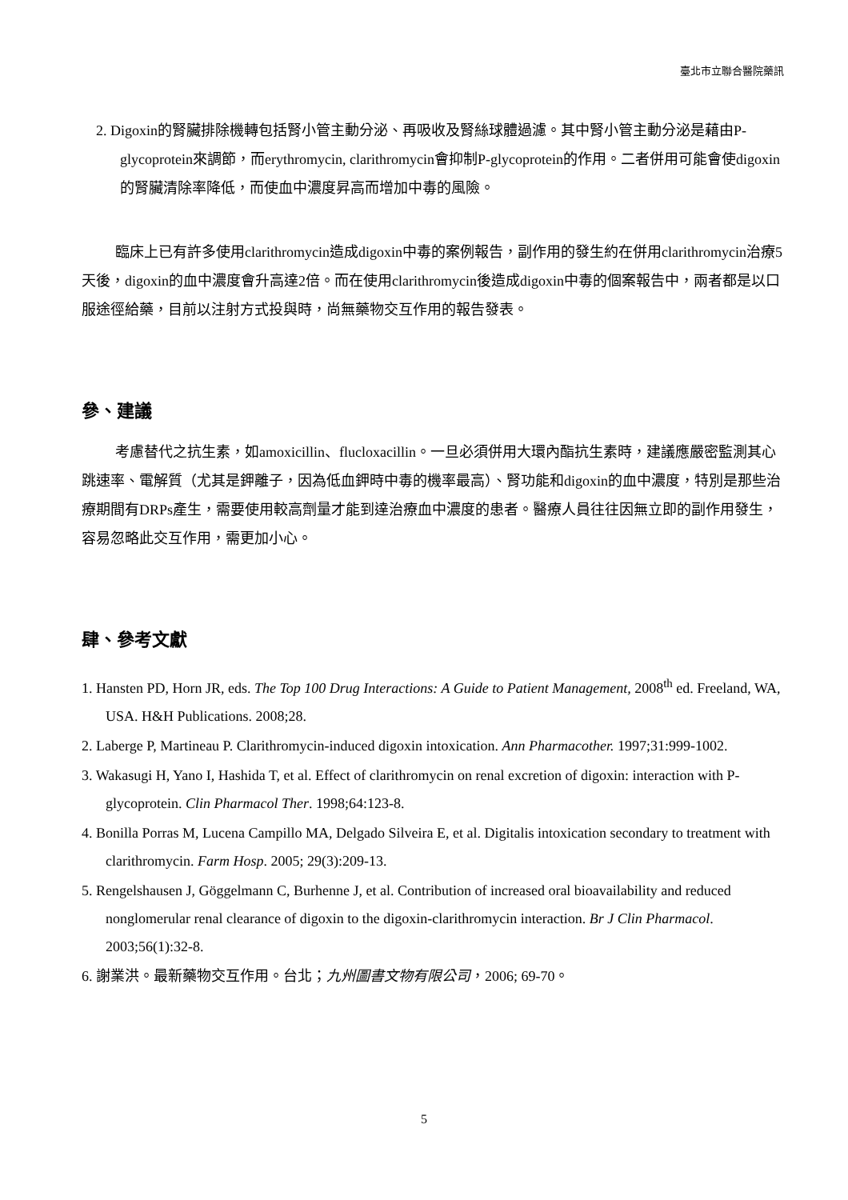臺北市立聯合醫院藥訊
2. Digoxin的腎臟排除機轉包括腎小管主動分泌、再吸收及腎絲球體過濾。其中腎小管主動分泌是藉由P-glycoprotein來調節，而erythromycin, clarithromycin會抑制P-glycoprotein的作用。二者併用可能會使digoxin的腎臟清除率降低，而使血中濃度昇高而增加中毒的風險。
臨床上已有許多使用clarithromycin造成digoxin中毒的案例報告，副作用的發生約在併用clarithromycin治療5天後，digoxin的血中濃度會升高達2倍。而在使用clarithromycin後造成digoxin中毒的個案報告中，兩者都是以口服途徑給藥，目前以注射方式投與時，尚無藥物交互作用的報告發表。
參、建議
考慮替代之抗生素，如amoxicillin、flucloxacillin。一旦必須併用大環內酯抗生素時，建議應嚴密監測其心跳速率、電解質（尤其是鉀離子，因為低血鉀時中毒的機率最高）、腎功能和digoxin的血中濃度，特別是那些治療期間有DRPs產生，需要使用較高劑量才能到達治療血中濃度的患者。醫療人員往往因無立即的副作用發生，容易忽略此交互作用，需更加小心。
肆、參考文獻
1. Hansten PD, Horn JR, eds. The Top 100 Drug Interactions: A Guide to Patient Management, 2008<sup>th</sup> ed. Freeland, WA, USA. H&H Publications. 2008;28.
2. Laberge P, Martineau P. Clarithromycin-induced digoxin intoxication. Ann Pharmacother. 1997;31:999-1002.
3. Wakasugi H, Yano I, Hashida T, et al. Effect of clarithromycin on renal excretion of digoxin: interaction with P-glycoprotein. Clin Pharmacol Ther. 1998;64:123-8.
4. Bonilla Porras M, Lucena Campillo MA, Delgado Silveira E, et al. Digitalis intoxication secondary to treatment with clarithromycin. Farm Hosp. 2005; 29(3):209-13.
5. Rengelshausen J, Göggelmann C, Burhenne J, et al. Contribution of increased oral bioavailability and reduced nonglomerular renal clearance of digoxin to the digoxin-clarithromycin interaction. Br J Clin Pharmacol. 2003;56(1):32-8.
6. 謝業洪。最新藥物交互作用。台北；九州圖書文物有限公司，2006; 69-70。
5